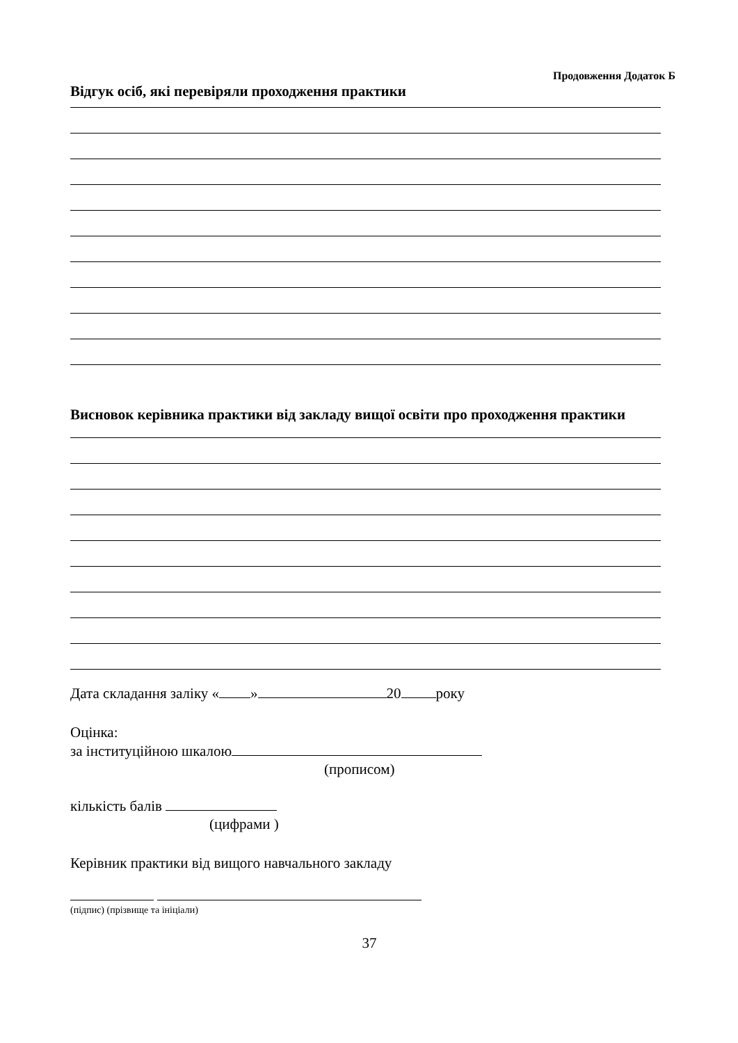Продовження Додаток Б
Відгук осіб, які перевіряли проходження практики
Висновок керівника практики від закладу вищої освіти про проходження практики
Дата складання заліку « » 20 року
Оцінка:
за інституційною шкалою
(прописом)
кількість балів
(цифрами )
Керівник практики від вищого навчального закладу
(підпис) (прізвище та ініціали)
37